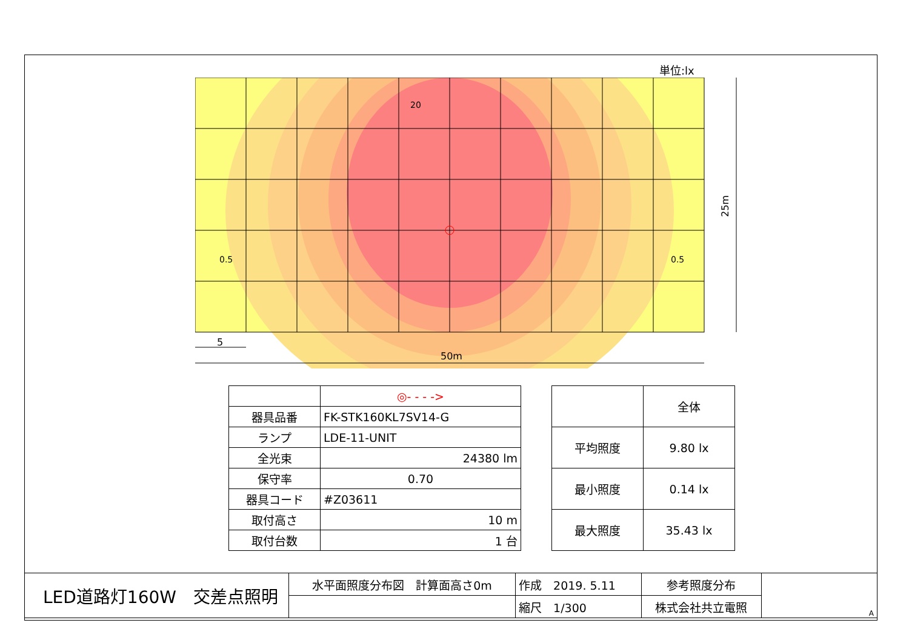単位:lx
50m
5
25m
20
0.5
0.5
| | ◎- - - -> |
| 器具品番 | FK-STK160KL7SV14-G |
| ランプ | LDE-11-UNIT |
| 全光束 | 24380 lm |
| 保守率 | 0.70 |
| 器具コード | #Z03611 |
| 取付高さ | 10 m |
| 取付台数 | 1 台 |
| | 全体 |
| 平均照度 | 9.80 lx |
| 最小照度 | 0.14 lx |
| 最大照度 | 35.43 lx |
| LED道路灯160W 交差点照明 | 水平面照度分布図 計算面高さ0m | 作成 2019. 5.11 | 参考照度分布 | A |
| | | 縮尺 1/300 | 株式会社共立電照 | |